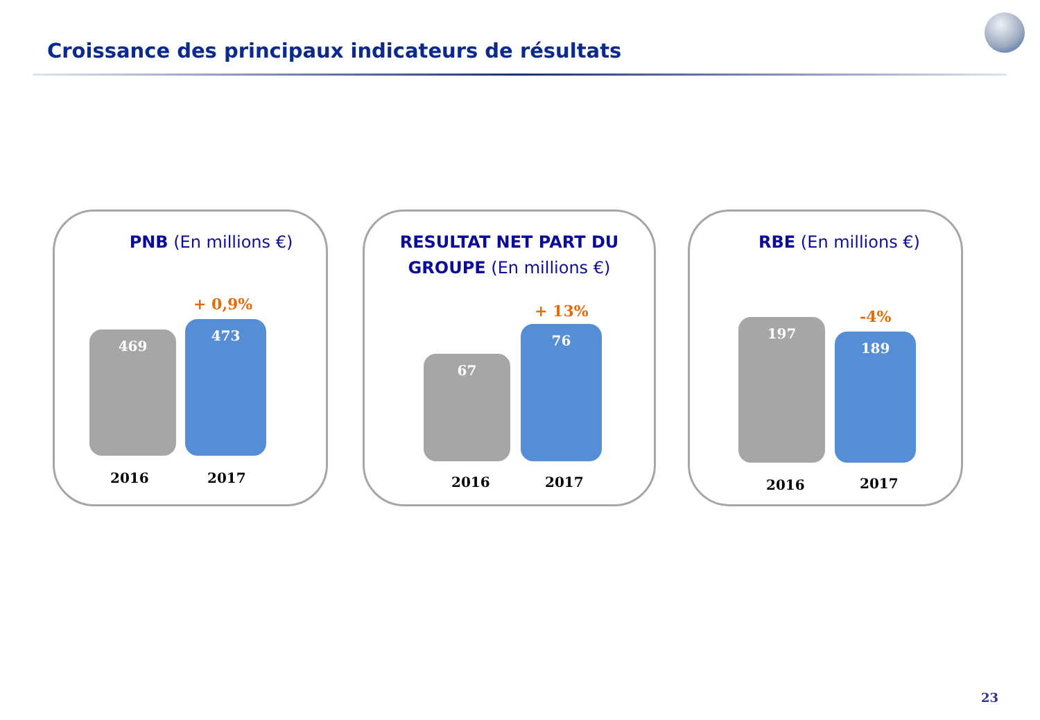Croissance des principaux indicateurs de résultats
PNB (En millions €)
+ 0,9%
469
473
2016 2017
RESULTAT NET PART DU GROUPE (En millions €)
+ 13%
67
76
2016 2017
RBE (En millions €)
-4%
197
189
2016 2017
23